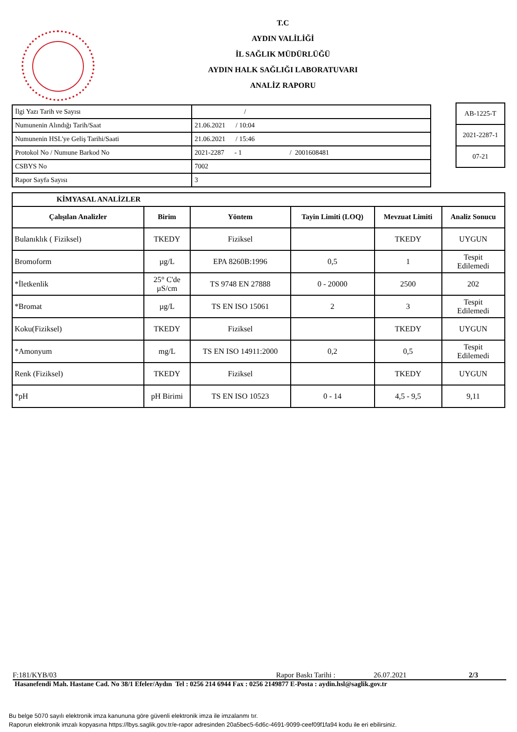T.C
AYDIN VALİLİĞİ
İL SAĞLIK MÜDÜRLÜĞÜ
AYDIN HALK SAĞLIĞI LABORATUVARI
ANALİZ RAPORU
| İlgi Yazı Tarih ve Sayısı | / |
| Numunenin Alındığı Tarih/Saat | 21.06.2021 / 10:04 |
| Numunenin HSL'ye Geliş Tarihi/Saati | 21.06.2021 / 15:46 |
| Protokol No / Numune Barkod No | 2021-2287 - 1 / 2001608481 |
| CSBYS No | 7002 |
| Rapor Sayfa Sayısı | 3 |
| AB-1225-T |
| 2021-2287-1 |
| 07-21 |
| KİMYASAL ANALİZLER | | | | | |
| --- | --- | --- | --- | --- | --- |
| Çalışılan Analizler | Birim | Yöntem | Tayin Limiti (LOQ) | Mevzuat Limiti | Analiz Sonucu |
| Bulanıklık ( Fiziksel) | TKEDY | Fiziksel | | TKEDY | UYGUN |
| Bromoform | µg/L | EPA 8260B:1996 | 0,5 | 1 | Tespit Edilemedi |
| *İletkenlik | 25° C'de µS/cm | TS 9748 EN 27888 | 0 - 20000 | 2500 | 202 |
| *Bromat | µg/L | TS EN ISO 15061 | 2 | 3 | Tespit Edilemedi |
| Koku(Fiziksel) | TKEDY | Fiziksel | | TKEDY | UYGUN |
| *Amonyum | mg/L | TS EN ISO 14911:2000 | 0,2 | 0,5 | Tespit Edilemedi |
| Renk (Fiziksel) | TKEDY | Fiziksel | | TKEDY | UYGUN |
| *pH | pH Birimi | TS EN ISO 10523 | 0 - 14 | 4,5 - 9,5 | 9,11 |
F:181/KYB/03 Rapor Baskı Tarihi : 26.07.2021 2/3
Hasanefendi Mah. Hastane Cad. No 38/1 Efeler/Aydın Tel : 0256 214 6944 Fax : 0256 2149877 E-Posta : aydin.hsl@saglik.gov.tr
Bu belge 5070 sayılı elektronik imza kanununa göre güvenli elektronik imza ile imzalanmı tır.
Raporun elektronik imzalı kopyasına https://lbys.saglik.gov.tr/e-rapor adresinden 20a5bec5-6d6c-4691-9099-ceef09f1fa94 kodu ile eri ebilirsiniz.